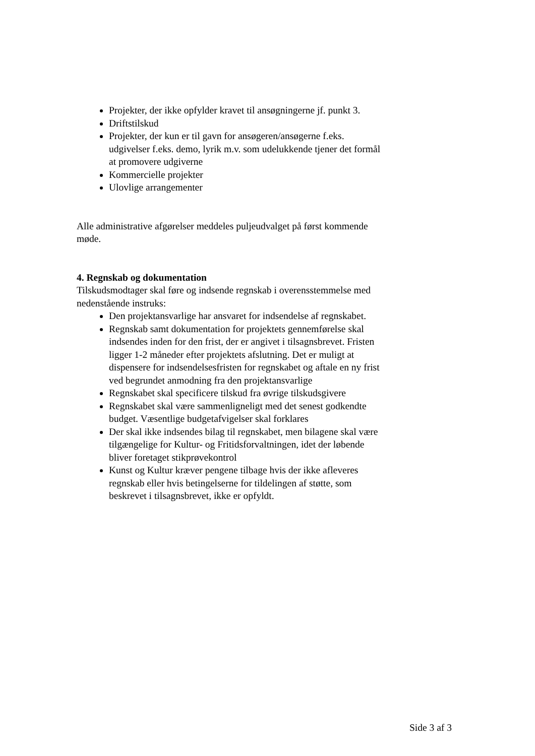Projekter, der ikke opfylder kravet til ansøgningerne jf. punkt 3.
Driftstilskud
Projekter, der kun er til gavn for ansøgeren/ansøgerne f.eks. udgivelser f.eks. demo, lyrik m.v. som udelukkende tjener det formål at promovere udgiverne
Kommercielle projekter
Ulovlige arrangementer
Alle administrative afgørelser meddeles puljeudvalget på først kommende møde.
4. Regnskab og dokumentation
Tilskudsmodtager skal føre og indsende regnskab i overensstemmelse med nedenstående instruks:
Den projektansvarlige har ansvaret for indsendelse af regnskabet.
Regnskab samt dokumentation for projektets gennemførelse skal indsendes inden for den frist, der er angivet i tilsagnsbrevet. Fristen ligger 1-2 måneder efter projektets afslutning. Det er muligt at dispensere for indsendelsesfristen for regnskabet og aftale en ny frist ved begrundet anmodning fra den projektansvarlige
Regnskabet skal specificere tilskud fra øvrige tilskudsgivere
Regnskabet skal være sammenligneligt med det senest godkendte budget. Væsentlige budgetafvigelser skal forklares
Der skal ikke indsendes bilag til regnskabet, men bilagene skal være tilgængelige for Kultur- og Fritidsforvaltningen, idet der løbende bliver foretaget stikprøvekontrol
Kunst og Kultur kræver pengene tilbage hvis der ikke afleveres regnskab eller hvis betingelserne for tildelingen af støtte, som beskrevet i tilsagnsbrevet, ikke er opfyldt.
Side 3 af 3